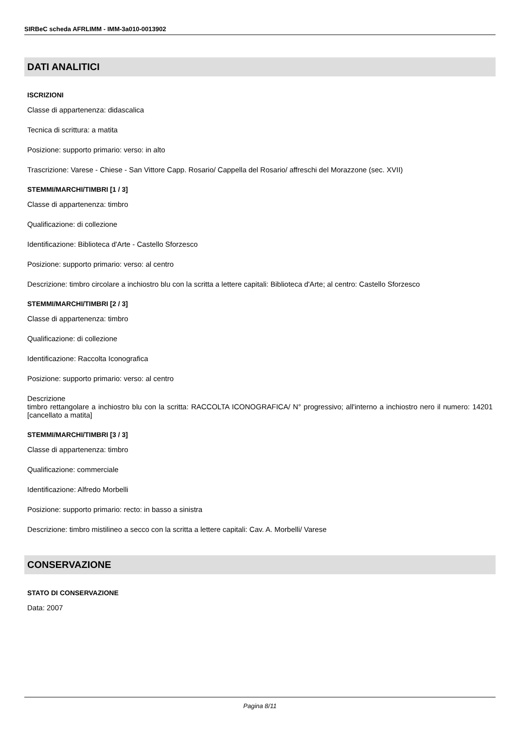SIRBeC scheda AFRLIMM - IMM-3a010-0013902
DATI ANALITICI
ISCRIZIONI
Classe di appartenenza: didascalica
Tecnica di scrittura: a matita
Posizione: supporto primario: verso: in alto
Trascrizione: Varese - Chiese - San Vittore Capp. Rosario/ Cappella del Rosario/ affreschi del Morazzone (sec. XVII)
STEMMI/MARCHI/TIMBRI [1 / 3]
Classe di appartenenza: timbro
Qualificazione: di collezione
Identificazione: Biblioteca d'Arte - Castello Sforzesco
Posizione: supporto primario: verso: al centro
Descrizione: timbro circolare a inchiostro blu con la scritta a lettere capitali: Biblioteca d'Arte; al centro: Castello Sforzesco
STEMMI/MARCHI/TIMBRI [2 / 3]
Classe di appartenenza: timbro
Qualificazione: di collezione
Identificazione: Raccolta Iconografica
Posizione: supporto primario: verso: al centro
Descrizione
timbro rettangolare a inchiostro blu con la scritta: RACCOLTA ICONOGRAFICA/ N° progressivo; all'interno a inchiostro nero il numero: 14201 [cancellato a matita]
STEMMI/MARCHI/TIMBRI [3 / 3]
Classe di appartenenza: timbro
Qualificazione: commerciale
Identificazione: Alfredo Morbelli
Posizione: supporto primario: recto: in basso a sinistra
Descrizione: timbro mistilineo a secco con la scritta a lettere capitali: Cav. A. Morbelli/ Varese
CONSERVAZIONE
STATO DI CONSERVAZIONE
Data: 2007
Pagina 8/11